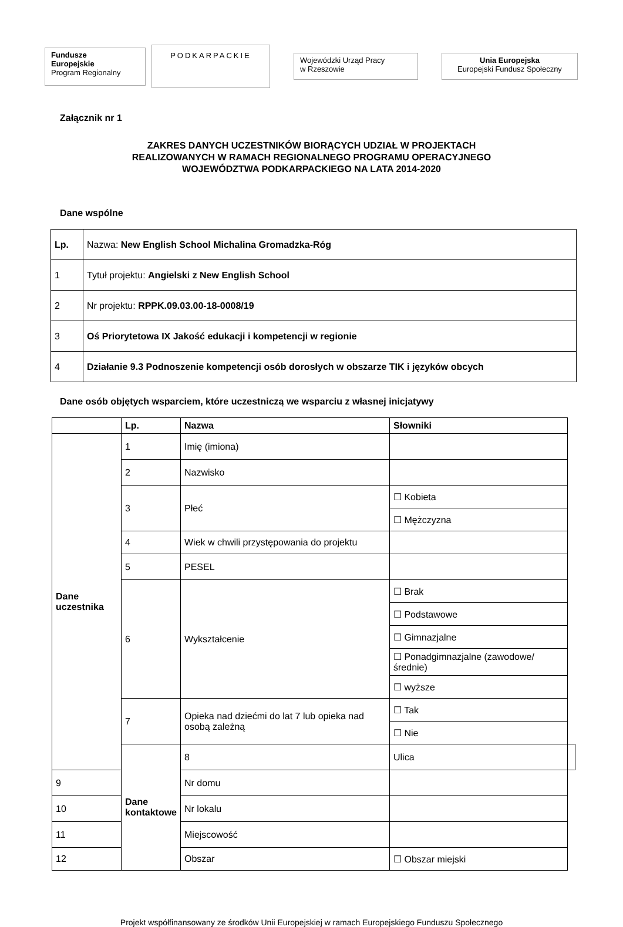Fundusze
Europejskie
Program Regionalny
PODKARPACKIE
Wojewódzki Urząd Pracy
w Rzeszowie
Unia Europejska
Europejski Fundusz Społeczny
Załącznik nr 1
ZAKRES DANYCH UCZESTNIKÓW BIORĄCYCH UDZIAŁ W PROJEKTACH
REALIZOWANYCH W RAMACH REGIONALNEGO PROGRAMU OPERACYJNEGO
WOJEWÓDZTWA PODKARPACKIEGO NA LATA 2014-2020
Dane wspólne
| Lp. | Nazwa: New English School Michalina Gromadzka-Róg |
| 1 | Tytuł projektu: Angielski z New English School |
| 2 | Nr projektu: RPPK.09.03.00-18-0008/19 |
| 3 | Oś Priorytetowa IX Jakość edukacji i kompetencji w regionie |
| 4 | Działanie 9.3 Podnoszenie kompetencji osób dorosłych w obszarze TIK i języków obcych |
Dane osób objętych wsparciem, które uczestniczą we wsparciu z własnej inicjatywy
| | Lp. | Nazwa | Słowniki | |
| --- | --- | --- | --- | --- |
| Dane uczestnika | 1 | Imię (imiona) | | |
| | 2 | Nazwisko | | |
| | 3 | Płeć | ☐ Kobieta | |
| | | | ☐ Mężczyzna | |
| | 4 | Wiek w chwili przystępowania do projektu | | |
| | 5 | PESEL | | |
| | 6 | Wykształcenie | ☐ Brak | |
| | | | ☐ Podstawowe | |
| | | | ☐ Gimnazjalne | |
| | | | ☐ Ponadgimnazjalne (zawodowe/średnie) | |
| | | | ☐ wyższe | |
| | 7 | Opieka nad dziećmi do lat 7 lub opieka nad osobą zależną | ☐ Tak | |
| | | | ☐ Nie | |
| | Dane kontaktowe | 8 | Ulica | |
| 9 | | Nr domu | | |
| 10 | | Nr lokalu | | |
| 11 | | Miejscowość | | |
| 12 | | Obszar | ☐ Obszar miejski | |
Projekt współfinansowany ze środków Unii Europejskiej w ramach Europejskiego Funduszu Społecznego